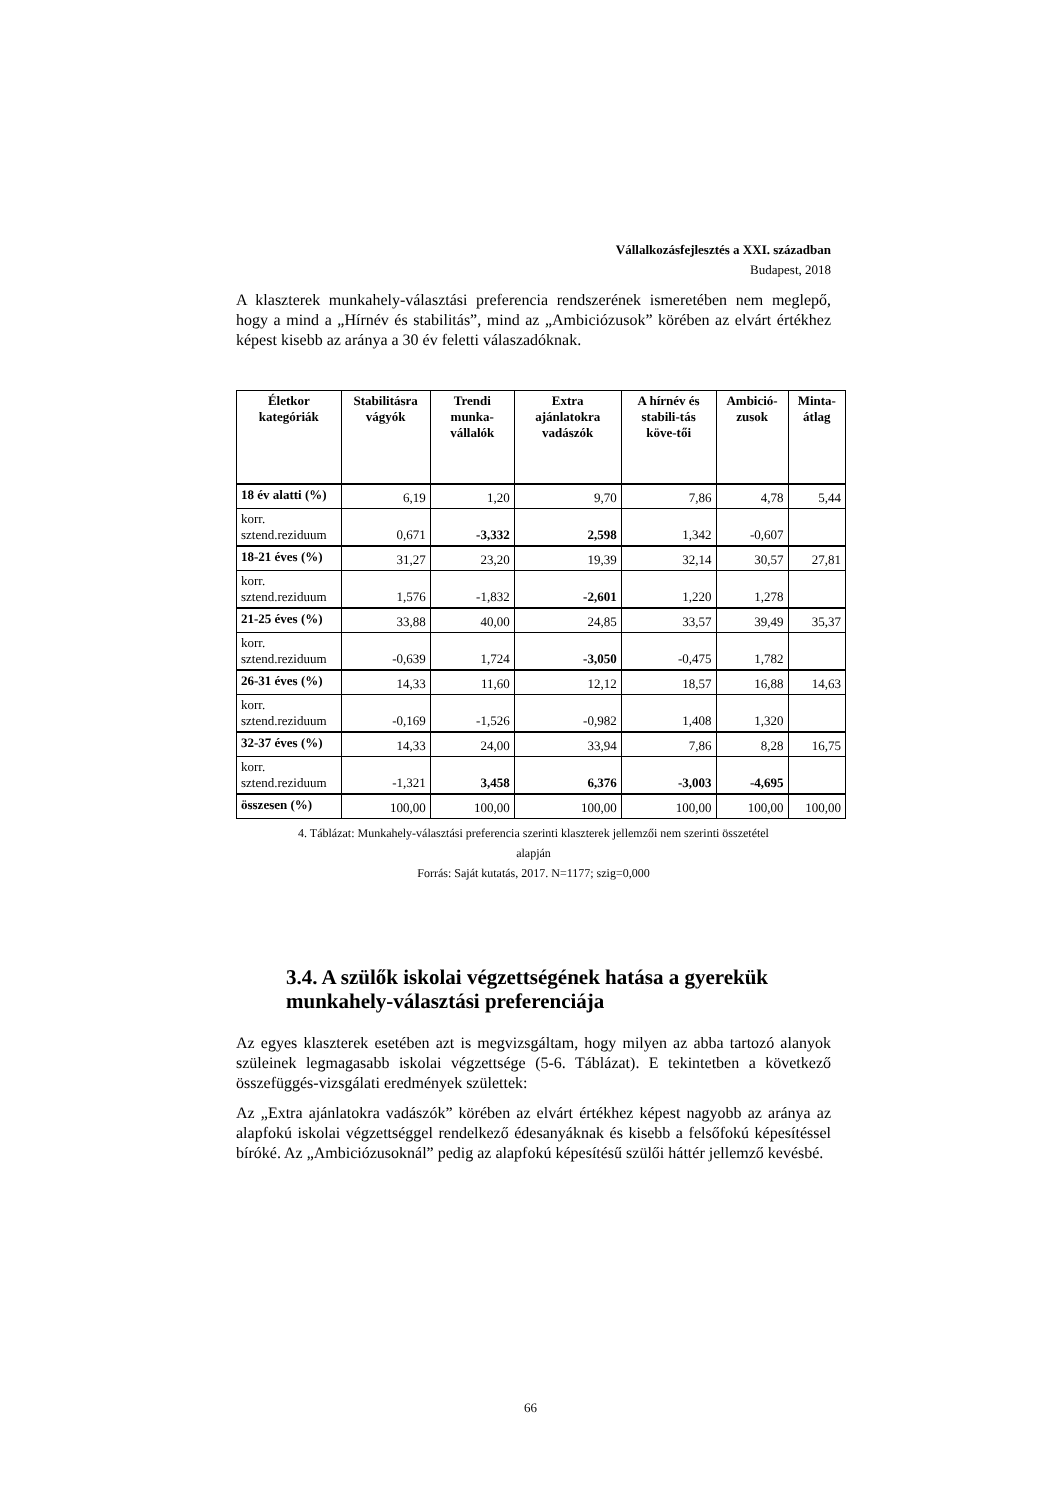Vállalkozásfejlesztés a XXI. században
Budapest, 2018
A klaszterek munkahely-választási preferencia rendszerének ismeretében nem meglepő, hogy a mind a „Hírnév és stabilitás”, mind az „Ambiciózusok” körében az elvárt értékhez képest kisebb az aránya a 30 év feletti válaszadóknak.
| Életkor kategóriák | Stabilitásra vágyók | Trendi munka-vállalók | Extra ajánlatokra vadászók | A hírnév és stabili-tás köve-tői | Ambició-zusok | Minta-átlag |
| --- | --- | --- | --- | --- | --- | --- |
| 18 év alatti (%) | 6,19 | 1,20 | 9,70 | 7,86 | 4,78 | 5,44 |
| korr. sztend.reziduum | 0,671 | -3,332 | 2,598 | 1,342 | -0,607 | |
| 18-21 éves (%) | 31,27 | 23,20 | 19,39 | 32,14 | 30,57 | 27,81 |
| korr. sztend.reziduum | 1,576 | -1,832 | -2,601 | 1,220 | 1,278 | |
| 21-25 éves (%) | 33,88 | 40,00 | 24,85 | 33,57 | 39,49 | 35,37 |
| korr. sztend.reziduum | -0,639 | 1,724 | -3,050 | -0,475 | 1,782 | |
| 26-31 éves (%) | 14,33 | 11,60 | 12,12 | 18,57 | 16,88 | 14,63 |
| korr. sztend.reziduum | -0,169 | -1,526 | -0,982 | 1,408 | 1,320 | |
| 32-37 éves (%) | 14,33 | 24,00 | 33,94 | 7,86 | 8,28 | 16,75 |
| korr. sztend.reziduum | -1,321 | 3,458 | 6,376 | -3,003 | -4,695 | |
| összesen (%) | 100,00 | 100,00 | 100,00 | 100,00 | 100,00 | 100,00 |
4. Táblázat: Munkahely-választási preferencia szerinti klaszterek jellemzői nem szerinti összetétel
alapján
Forrás: Saját kutatás, 2017. N=1177; szig=0,000
3.4. A szülők iskolai végzettségének hatása a gyerekük munkahely-választási preferenciája
Az egyes klaszterek esetében azt is megvizsgáltam, hogy milyen az abba tartozó alanyok szüleinek legmagasabb iskolai végzettsége (5-6. Táblázat). E tekintetben a következő összefüggés-vizsgálati eredmények születtek:
Az „Extra ajánlatokra vadászók” körében az elvárt értékhez képest nagyobb az aránya az alapfokú iskolai végzettséggel rendelkező édesanyáknak és kisebb a felsőfokú képesítéssel bíróké. Az „Ambiciózusoknál” pedig az alapfokú képesítésű szülői háttér jellemző kevésbé.
66